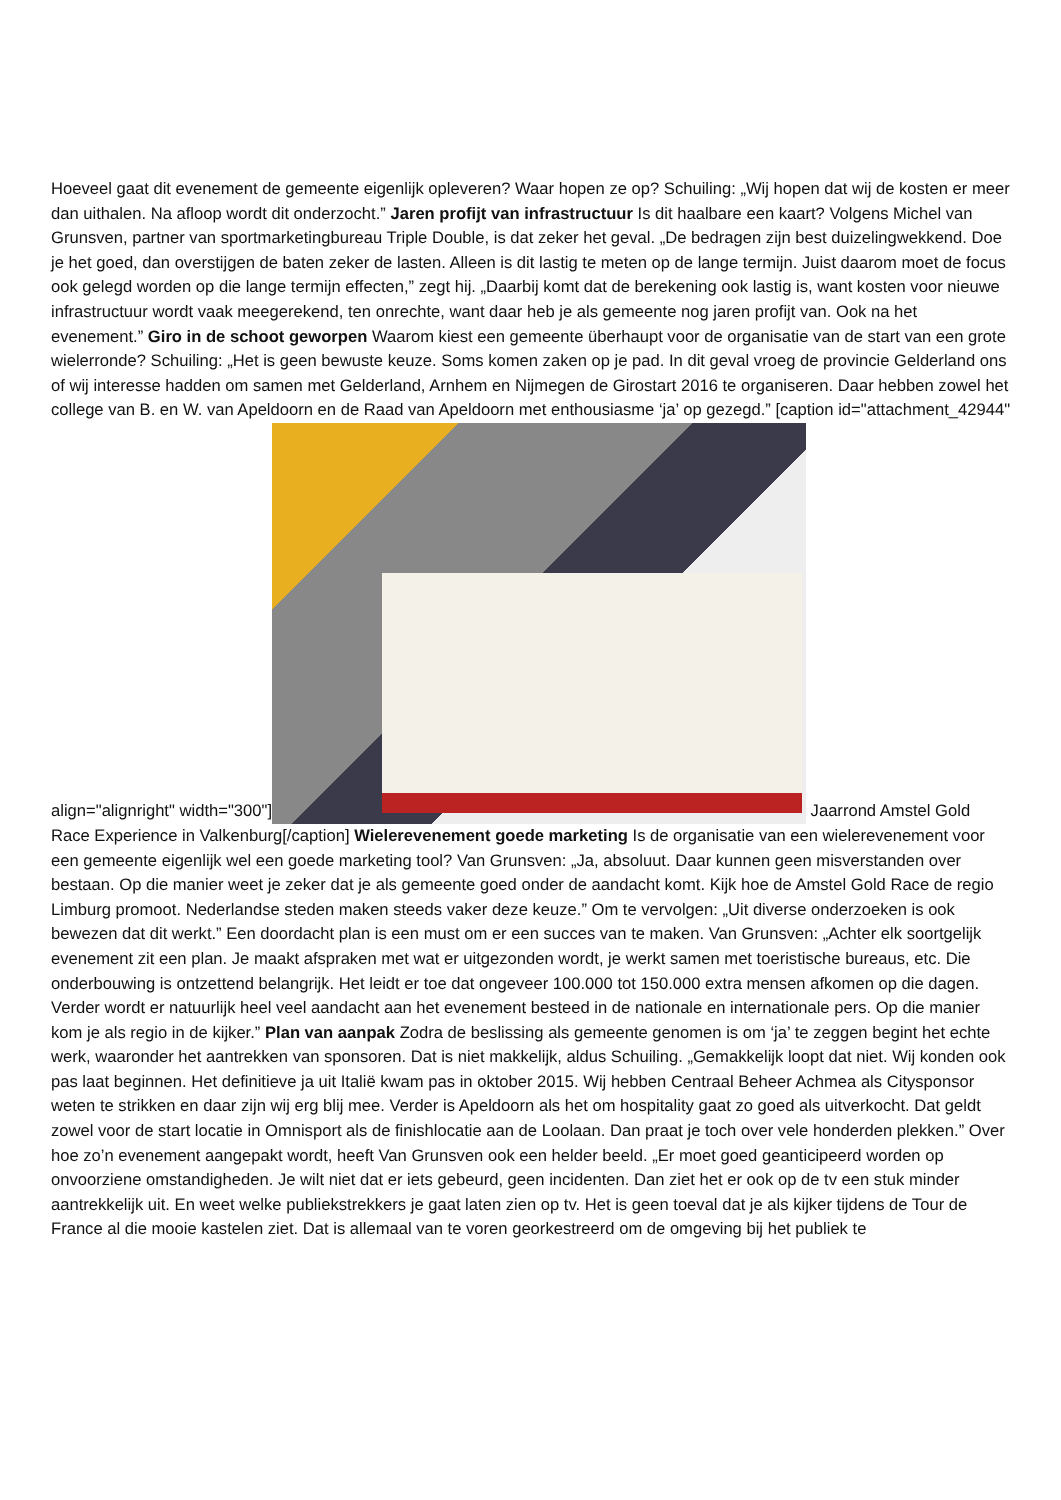Hoeveel gaat dit evenement de gemeente eigenlijk opleveren? Waar hopen ze op? Schuiling: „Wij hopen dat wij de kosten er meer dan uithalen. Na afloop wordt dit onderzocht.” Jaren profijt van infrastructuur Is dit haalbare een kaart? Volgens Michel van Grunsven, partner van sportmarketingbureau Triple Double, is dat zeker het geval. „De bedragen zijn best duizelingwekkend. Doe je het goed, dan overstijgen de baten zeker de lasten. Alleen is dit lastig te meten op de lange termijn. Juist daarom moet de focus ook gelegd worden op die lange termijn effecten,” zegt hij. „Daarbij komt dat de berekening ook lastig is, want kosten voor nieuwe infrastructuur wordt vaak meegerekend, ten onrechte, want daar heb je als gemeente nog jaren profijt van. Ook na het evenement.” Giro in de schoot geworpen Waarom kiest een gemeente überhaupt voor de organisatie van de start van een grote wielerronde? Schuiling: „Het is geen bewuste keuze. Soms komen zaken op je pad. In dit geval vroeg de provincie Gelderland ons of wij interesse hadden om samen met Gelderland, Arnhem en Nijmegen de Girostart 2016 te organiseren. Daar hebben zowel het college van B. en W. van Apeldoorn en de Raad van Apeldoorn met enthousiasme ‘ja’ op gezegd.” [caption id="attachment_42944" align="alignright" width="300"] Jaarrond Amstel Gold Race Experience in Valkenburg[/caption] Wielerevenement goede marketing Is de organisatie van een wielerevenement voor een gemeente eigenlijk wel een goede marketing tool? Van Grunsven: „Ja, absoluut. Daar kunnen geen misverstanden over bestaan. Op die manier weet je zeker dat je als gemeente goed onder de aandacht komt. Kijk hoe de Amstel Gold Race de regio Limburg promoot. Nederlandse steden maken steeds vaker deze keuze.” Om te vervolgen: „Uit diverse onderzoeken is ook bewezen dat dit werkt.” Een doordacht plan is een must om er een succes van te maken. Van Grunsven: „Achter elk soortgelijk evenement zit een plan. Je maakt afspraken met wat er uitgezonden wordt, je werkt samen met toeristische bureaus, etc. Die onderbouwing is ontzettend belangrijk. Het leidt er toe dat ongeveer 100.000 tot 150.000 extra mensen afkomen op die dagen. Verder wordt er natuurlijk heel veel aandacht aan het evenement besteed in de nationale en internationale pers. Op die manier kom je als regio in de kijker.” Plan van aanpak Zodra de beslissing als gemeente genomen is om ‘ja’ te zeggen begint het echte werk, waaronder het aantrekken van sponsoren. Dat is niet makkelijk, aldus Schuiling. „Gemakkelijk loopt dat niet. Wij konden ook pas laat beginnen. Het definitieve ja uit Italië kwam pas in oktober 2015. Wij hebben Centraal Beheer Achmea als Citysponsor weten te strikken en daar zijn wij erg blij mee. Verder is Apeldoorn als het om hospitality gaat zo goed als uitverkocht. Dat geldt zowel voor de start locatie in Omnisport als de finishlocatie aan de Loolaan. Dan praat je toch over vele honderden plekken.” Over hoe zo’n evenement aangepakt wordt, heeft Van Grunsven ook een helder beeld. „Er moet goed geanticipeerd worden op onvoorziene omstandigheden. Je wilt niet dat er iets gebeurd, geen incidenten. Dan ziet het er ook op de tv een stuk minder aantrekkelijk uit. En weet welke publiekstrekkers je gaat laten zien op tv. Het is geen toeval dat je als kijker tijdens de Tour de France al die mooie kastelen ziet. Dat is allemaal van te voren georkestreerd om de omgeving bij het publiek te